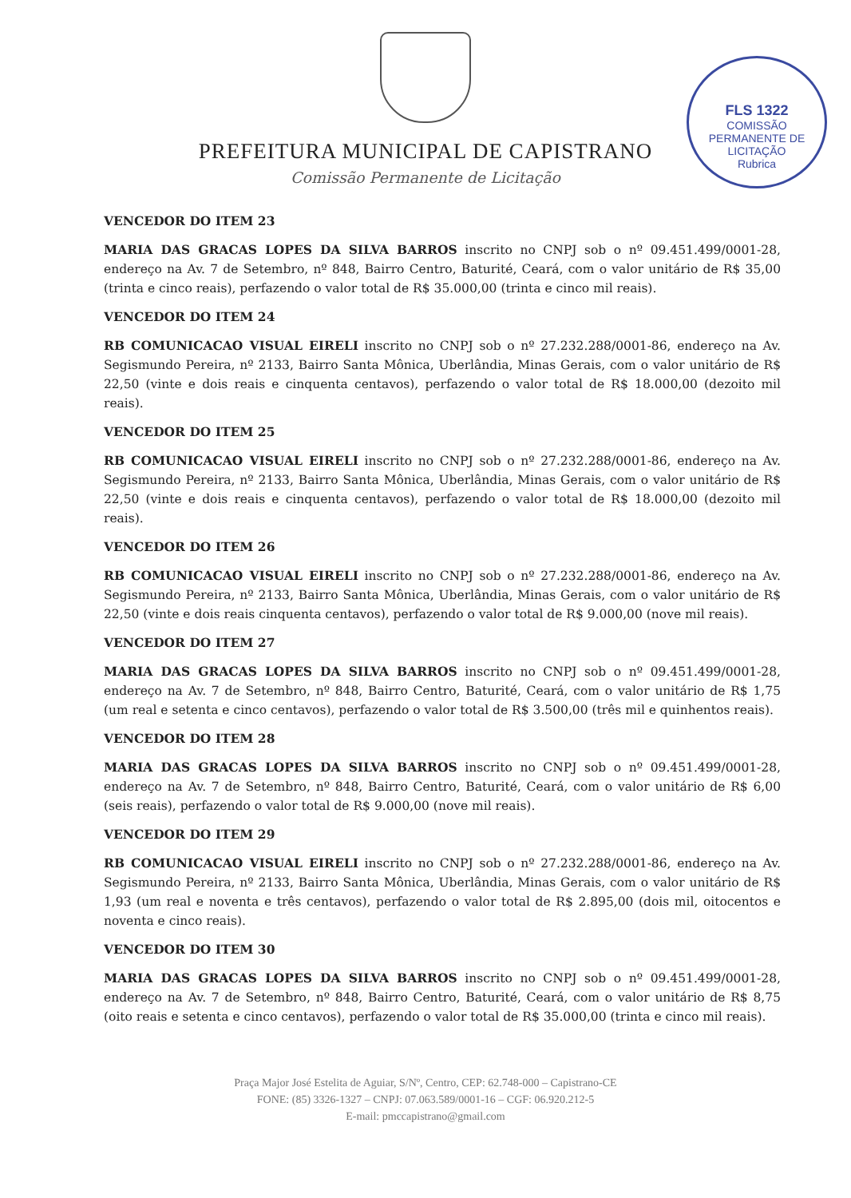PREFEITURA MUNICIPAL DE CAPISTRANO
Comissão Permanente de Licitação
FLS 1322
COMISSÃO PERMANENTE DE LICITAÇÃO
Rubrica
VENCEDOR DO ITEM 23
MARIA DAS GRACAS LOPES DA SILVA BARROS inscrito no CNPJ sob o nº 09.451.499/0001-28, endereço na Av. 7 de Setembro, nº 848, Bairro Centro, Baturité, Ceará, com o valor unitário de R$ 35,00 (trinta e cinco reais), perfazendo o valor total de R$ 35.000,00 (trinta e cinco mil reais).
VENCEDOR DO ITEM 24
RB COMUNICACAO VISUAL EIRELI inscrito no CNPJ sob o nº 27.232.288/0001-86, endereço na Av. Segismundo Pereira, nº 2133, Bairro Santa Mônica, Uberlândia, Minas Gerais, com o valor unitário de R$ 22,50 (vinte e dois reais e cinquenta centavos), perfazendo o valor total de R$ 18.000,00 (dezoito mil reais).
VENCEDOR DO ITEM 25
RB COMUNICACAO VISUAL EIRELI inscrito no CNPJ sob o nº 27.232.288/0001-86, endereço na Av. Segismundo Pereira, nº 2133, Bairro Santa Mônica, Uberlândia, Minas Gerais, com o valor unitário de R$ 22,50 (vinte e dois reais e cinquenta centavos), perfazendo o valor total de R$ 18.000,00 (dezoito mil reais).
VENCEDOR DO ITEM 26
RB COMUNICACAO VISUAL EIRELI inscrito no CNPJ sob o nº 27.232.288/0001-86, endereço na Av. Segismundo Pereira, nº 2133, Bairro Santa Mônica, Uberlândia, Minas Gerais, com o valor unitário de R$ 22,50 (vinte e dois reais cinquenta centavos), perfazendo o valor total de R$ 9.000,00 (nove mil reais).
VENCEDOR DO ITEM 27
MARIA DAS GRACAS LOPES DA SILVA BARROS inscrito no CNPJ sob o nº 09.451.499/0001-28, endereço na Av. 7 de Setembro, nº 848, Bairro Centro, Baturité, Ceará, com o valor unitário de R$ 1,75 (um real e setenta e cinco centavos), perfazendo o valor total de R$ 3.500,00 (três mil e quinhentos reais).
VENCEDOR DO ITEM 28
MARIA DAS GRACAS LOPES DA SILVA BARROS inscrito no CNPJ sob o nº 09.451.499/0001-28, endereço na Av. 7 de Setembro, nº 848, Bairro Centro, Baturité, Ceará, com o valor unitário de R$ 6,00 (seis reais), perfazendo o valor total de R$ 9.000,00 (nove mil reais).
VENCEDOR DO ITEM 29
RB COMUNICACAO VISUAL EIRELI inscrito no CNPJ sob o nº 27.232.288/0001-86, endereço na Av. Segismundo Pereira, nº 2133, Bairro Santa Mônica, Uberlândia, Minas Gerais, com o valor unitário de R$ 1,93 (um real e noventa e três centavos), perfazendo o valor total de R$ 2.895,00 (dois mil, oitocentos e noventa e cinco reais).
VENCEDOR DO ITEM 30
MARIA DAS GRACAS LOPES DA SILVA BARROS inscrito no CNPJ sob o nº 09.451.499/0001-28, endereço na Av. 7 de Setembro, nº 848, Bairro Centro, Baturité, Ceará, com o valor unitário de R$ 8,75 (oito reais e setenta e cinco centavos), perfazendo o valor total de R$ 35.000,00 (trinta e cinco mil reais).
Praça Major José Estelita de Aguiar, S/Nº, Centro, CEP: 62.748-000 – Capistrano-CE
FONE: (85) 3326-1327 – CNPJ: 07.063.589/0001-16 – CGF: 06.920.212-5
E-mail: pmccapistrano@gmail.com